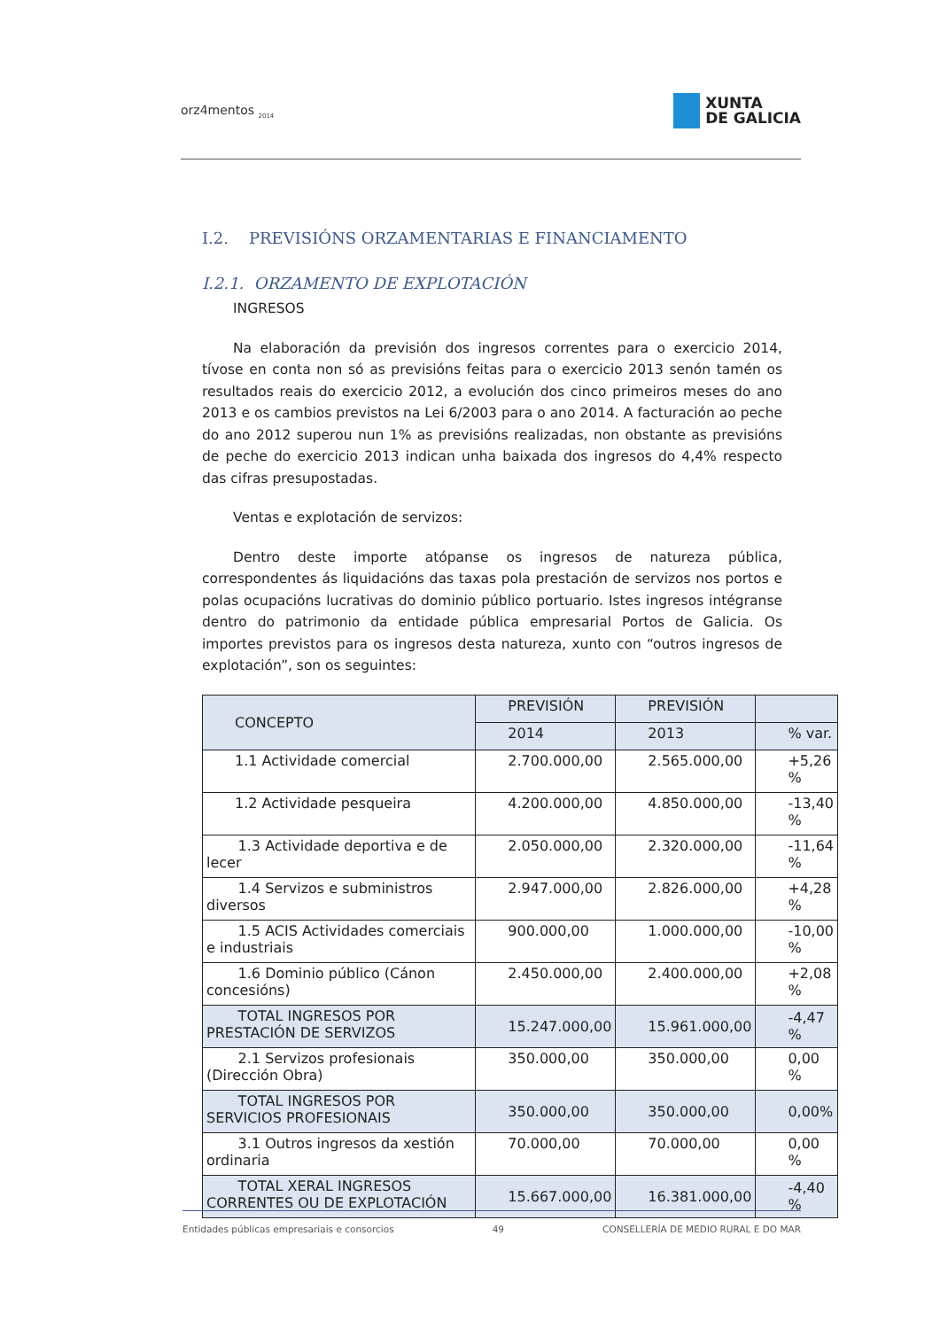orz4mentos <sub>2014</sub>
XUNTA
DE GALICIA
I.2. PREVISIÓNS ORZAMENTARIAS E FINANCIAMENTO
I.2.1. ORZAMENTO DE EXPLOTACIÓN
INGRESOS
Na elaboración da previsión dos ingresos correntes para o exercicio 2014, tívose en conta non só as previsións feitas para o exercicio 2013 senón tamén os resultados reais do exercicio 2012, a evolución dos cinco primeiros meses do ano 2013 e os cambios previstos na Lei 6/2003 para o ano 2014. A facturación ao peche do ano 2012 superou nun 1% as previsións realizadas, non obstante as previsións de peche do exercicio 2013 indican unha baixada dos ingresos do 4,4% respecto das cifras presupostadas.
Ventas e explotación de servizos:
Dentro deste importe atópanse os ingresos de natureza pública, correspondentes ás liquidacións das taxas pola prestación de servizos nos portos e polas ocupacións lucrativas do dominio público portuario. Istes ingresos intégranse dentro do patrimonio da entidade pública empresarial Portos de Galicia. Os importes previstos para os ingresos desta natureza, xunto con “outros ingresos de explotación”, son os seguintes:
| CONCEPTO | PREVISIÓN | PREVISIÓN | |
| --- | --- | --- | --- |
| | 2014 | 2013 | % var. |
| 1.1 Actividade comercial | 2.700.000,00 | 2.565.000,00 | +5,26 % |
| 1.2 Actividade pesqueira | 4.200.000,00 | 4.850.000,00 | -13,40 % |
| 1.3 Actividade deportiva e de lecer | 2.050.000,00 | 2.320.000,00 | -11,64 % |
| 1.4 Servizos e subministros diversos | 2.947.000,00 | 2.826.000,00 | +4,28 % |
| 1.5 ACIS Actividades comerciais e industriais | 900.000,00 | 1.000.000,00 | -10,00 % |
| 1.6 Dominio público (Cánon concesións) | 2.450.000,00 | 2.400.000,00 | +2,08 % |
| TOTAL INGRESOS POR PRESTACIÓN DE SERVIZOS | 15.247.000,00 | 15.961.000,00 | -4,47 % |
| 2.1 Servizos profesionais (Dirección Obra) | 350.000,00 | 350.000,00 | 0,00 % |
| TOTAL INGRESOS POR SERVICIOS PROFESIONAIS | 350.000,00 | 350.000,00 | 0,00% |
| 3.1 Outros ingresos da xestión ordinaria | 70.000,00 | 70.000,00 | 0,00 % |
| TOTAL XERAL INGRESOS CORRENTES OU DE EXPLOTACIÓN | 15.667.000,00 | 16.381.000,00 | -4,40 % |
Entidades públicas empresariais e consorcios 49 CONSELLERÍA DE MEDIO RURAL E DO MAR